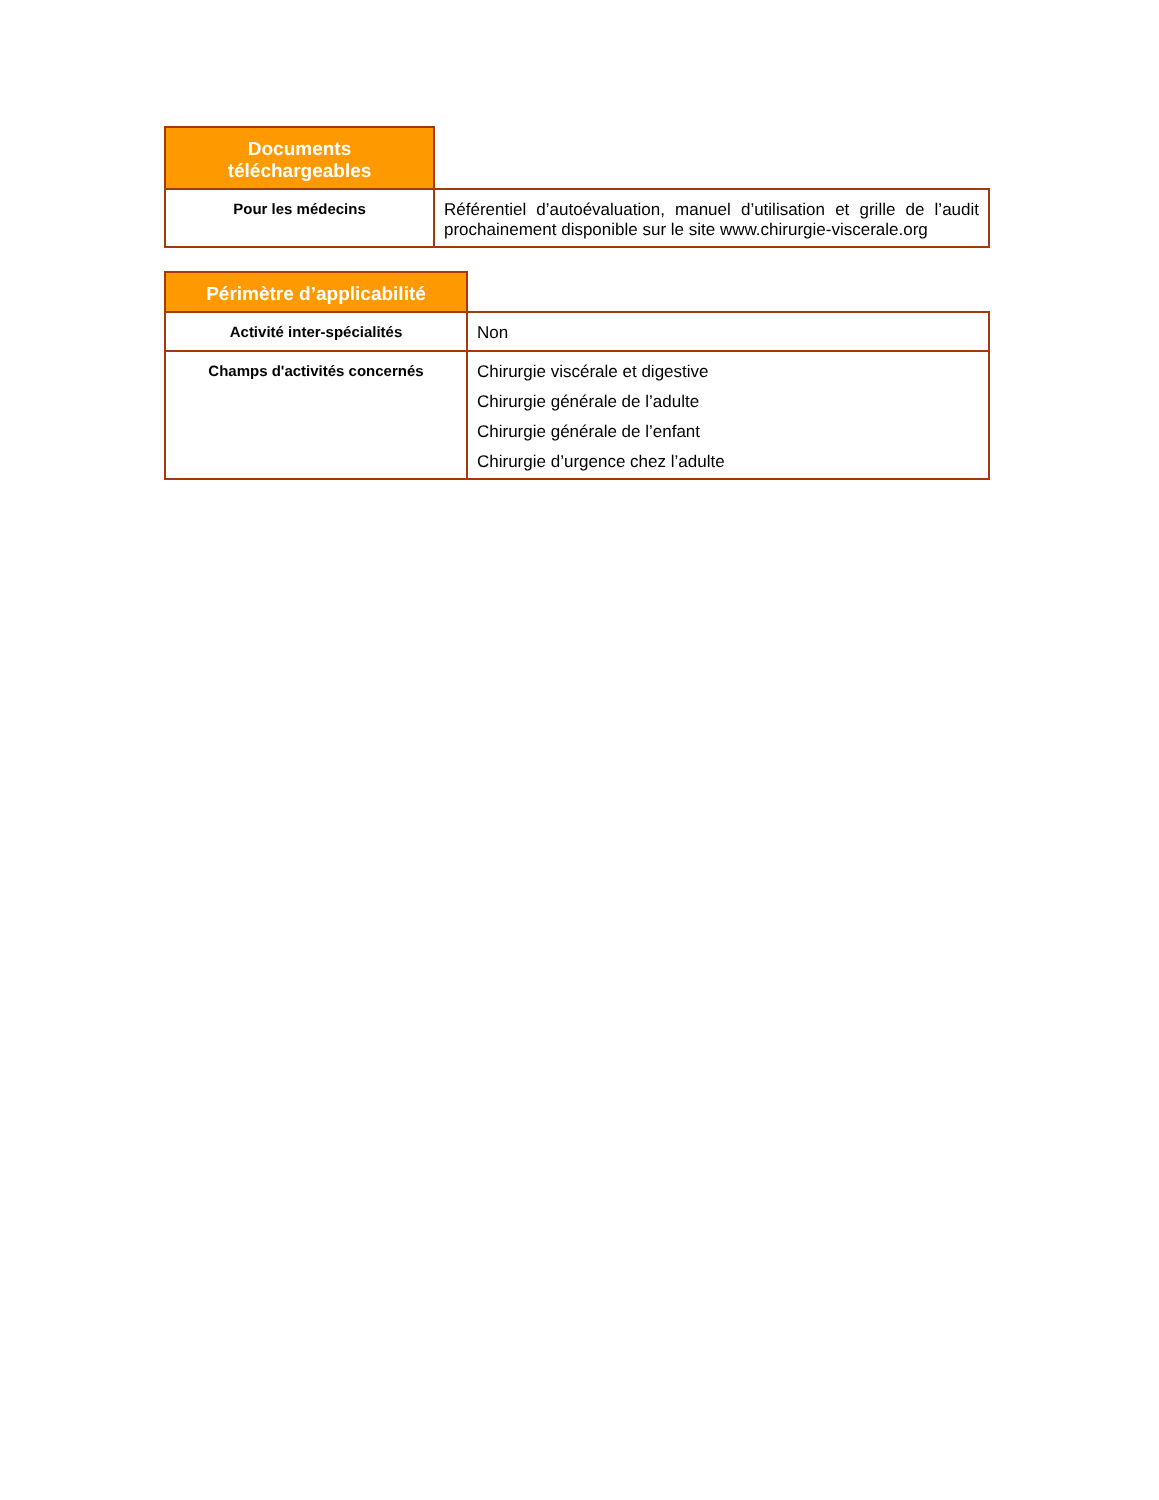| Documents téléchargeables | |
| Pour les médecins | Référentiel d’autoévaluation, manuel d’utilisation et grille de l’audit prochainement disponible sur le site www.chirurgie-viscerale.org |
| Périmètre d’applicabilité | |
| Activité inter-spécialités | Non |
| Champs d'activités concernés | Chirurgie viscérale et digestive Chirurgie générale de l’adulte Chirurgie générale de l’enfant Chirurgie d’urgence chez l’adulte |